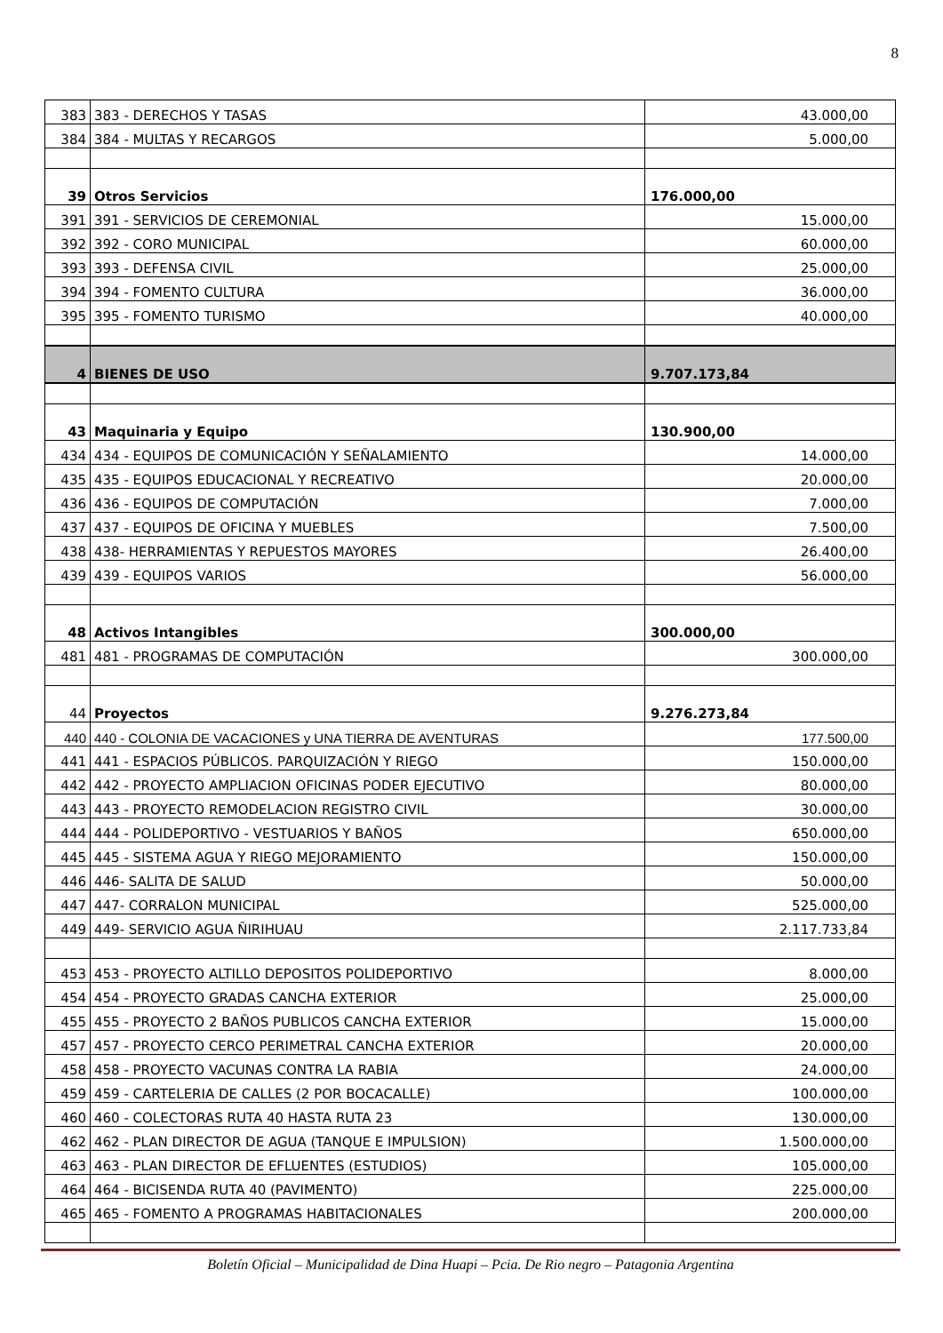8
| 383 | 383 - DERECHOS Y TASAS | 43.000,00 |
| 384 | 384 - MULTAS Y RECARGOS | 5.000,00 |
| 39 | Otros Servicios | 176.000,00 |
| 391 | 391 - SERVICIOS DE CEREMONIAL | 15.000,00 |
| 392 | 392 - CORO MUNICIPAL | 60.000,00 |
| 393 | 393 - DEFENSA CIVIL | 25.000,00 |
| 394 | 394 - FOMENTO CULTURA | 36.000,00 |
| 395 | 395 - FOMENTO TURISMO | 40.000,00 |
| 4 | BIENES DE USO | 9.707.173,84 |
| 43 | Maquinaria y Equipo | 130.900,00 |
| 434 | 434 - EQUIPOS DE COMUNICACIÓN Y SEÑALAMIENTO | 14.000,00 |
| 435 | 435 - EQUIPOS EDUCACIONAL Y RECREATIVO | 20.000,00 |
| 436 | 436 - EQUIPOS DE COMPUTACIÓN | 7.000,00 |
| 437 | 437 - EQUIPOS DE OFICINA Y MUEBLES | 7.500,00 |
| 438 | 438- HERRAMIENTAS Y REPUESTOS MAYORES | 26.400,00 |
| 439 | 439 - EQUIPOS VARIOS | 56.000,00 |
| 48 | Activos Intangibles | 300.000,00 |
| 481 | 481 - PROGRAMAS DE COMPUTACIÓN | 300.000,00 |
| 44 | Proyectos | 9.276.273,84 |
| 440 | 440 - COLONIA DE VACACIONES y UNA TIERRA DE AVENTURAS | 177.500,00 |
| 441 | 441 - ESPACIOS PÚBLICOS. PARQUIZACIÓN Y RIEGO | 150.000,00 |
| 442 | 442 - PROYECTO AMPLIACION OFICINAS PODER EJECUTIVO | 80.000,00 |
| 443 | 443 - PROYECTO REMODELACION REGISTRO CIVIL | 30.000,00 |
| 444 | 444 - POLIDEPORTIVO - VESTUARIOS Y BAÑOS | 650.000,00 |
| 445 | 445 - SISTEMA AGUA Y RIEGO MEJORAMIENTO | 150.000,00 |
| 446 | 446- SALITA DE SALUD | 50.000,00 |
| 447 | 447- CORRALON MUNICIPAL | 525.000,00 |
| 449 | 449- SERVICIO AGUA ÑIRIHUAU | 2.117.733,84 |
| 453 | 453 - PROYECTO ALTILLO DEPOSITOS POLIDEPORTIVO | 8.000,00 |
| 454 | 454 - PROYECTO GRADAS CANCHA EXTERIOR | 25.000,00 |
| 455 | 455 - PROYECTO 2 BAÑOS PUBLICOS CANCHA EXTERIOR | 15.000,00 |
| 457 | 457 - PROYECTO CERCO PERIMETRAL CANCHA EXTERIOR | 20.000,00 |
| 458 | 458 - PROYECTO VACUNAS CONTRA LA RABIA | 24.000,00 |
| 459 | 459 - CARTELERIA DE CALLES (2 POR BOCACALLE) | 100.000,00 |
| 460 | 460 - COLECTORAS RUTA 40 HASTA RUTA 23 | 130.000,00 |
| 462 | 462 - PLAN DIRECTOR DE AGUA (TANQUE E IMPULSION) | 1.500.000,00 |
| 463 | 463 - PLAN DIRECTOR DE EFLUENTES (ESTUDIOS) | 105.000,00 |
| 464 | 464 - BICISENDA RUTA 40 (PAVIMENTO) | 225.000,00 |
| 465 | 465 - FOMENTO A PROGRAMAS HABITACIONALES | 200.000,00 |
Boletín Oficial – Municipalidad de Dina Huapi – Pcia. De Rio negro – Patagonia Argentina